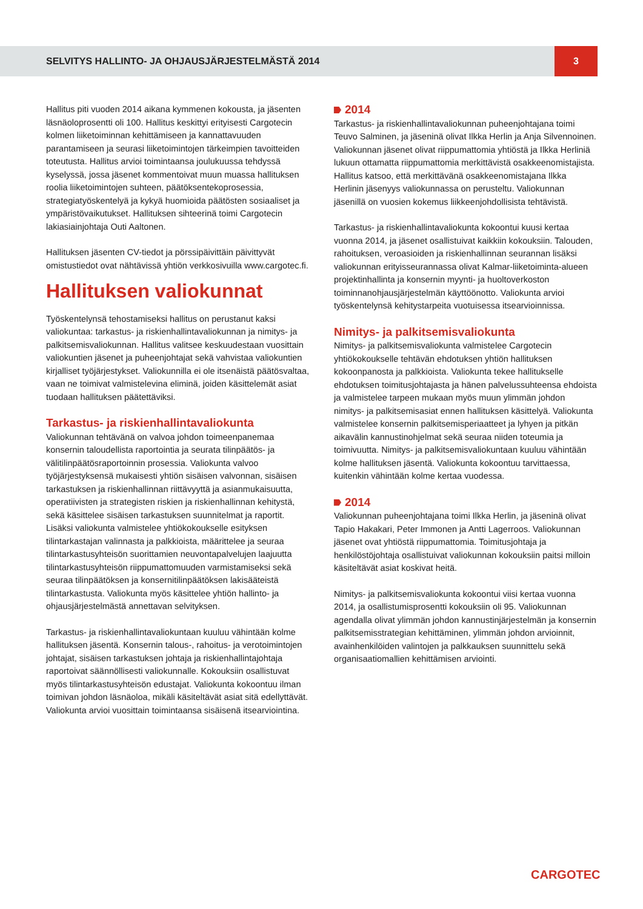SELVITYS HALLINTO- JA OHJAUSJÄRJESTELMÄSTÄ 2014 3
Hallitus piti vuoden 2014 aikana kymmenen kokousta, ja jäsenten läsnäoloprosentti oli 100. Hallitus keskittyi erityisesti Cargotecin kolmen liiketoiminnan kehittämiseen ja kannattavuuden parantamiseen ja seurasi liiketoimintojen tärkeimpien tavoitteiden toteutusta. Hallitus arvioi toimintaansa joulukuussa tehdyssä kyselyssä, jossa jäsenet kommentoivat muun muassa hallituksen roolia liiketoimintojen suhteen, päätöksentekoprosessia, strategiatyöskentelyä ja kykyä huomioida päätösten sosiaaliset ja ympäristövaikutukset. Hallituksen sihteerinä toimi Cargotecin lakiasiainjohtaja Outi Aaltonen.
Hallituksen jäsenten CV-tiedot ja pörssipäivittäin päivittyvät omistustiedot ovat nähtävissä yhtiön verkkosivuilla www.cargotec.fi.
Hallituksen valiokunnat
Työskentelynsä tehostamiseksi hallitus on perustanut kaksi valiokuntaa: tarkastus- ja riskienhallintavaliokunnan ja nimitys- ja palkitsemisvaliokunnan. Hallitus valitsee keskuudestaan vuosittain valiokuntien jäsenet ja puheenjohtajat sekä vahvistaa valiokuntien kirjalliset työjärjestykset. Valiokunnilla ei ole itsenäistä päätösvaltaa, vaan ne toimivat valmistelevina eliminä, joiden käsittelemät asiat tuodaan hallituksen päätettäviksi.
Tarkastus- ja riskienhallintavaliokunta
Valiokunnan tehtävänä on valvoa johdon toimeenpanemaa konsernin taloudellista raportointia ja seurata tilinpäätös- ja välitilinpäätösraportoinnin prosessia. Valiokunta valvoo työjärjestyksensä mukaisesti yhtiön sisäisen valvonnan, sisäisen tarkastuksen ja riskienhallinnan riittävyyttä ja asianmukaisuutta, operatiivisten ja strategisten riskien ja riskienhallinnan kehitystä, sekä käsittelee sisäisen tarkastuksen suunnitelmat ja raportit. Lisäksi valiokunta valmistelee yhtiökokoukselle esityksen tilintarkastajan valinnasta ja palkkioista, määrittelee ja seuraa tilintarkastusyhteisön suorittamien neuvontapalvelujen laajuutta tilintarkastusyhteisön riippumattomuuden varmistamiseksi sekä seuraa tilinpäätöksen ja konsernitilinpäätöksen lakisääteistä tilintarkastusta. Valiokunta myös käsittelee yhtiön hallinto- ja ohjausjärjestelmästä annettavan selvityksen.
Tarkastus- ja riskienhallintavaliokuntaan kuuluu vähintään kolme hallituksen jäsentä. Konsernin talous-, rahoitus- ja verotoimintojen johtajat, sisäisen tarkastuksen johtaja ja riskienhallintajohtaja raportoivat säännöllisesti valiokunnalle. Kokouksiin osallistuvat myös tilintarkastusyhteisön edustajat. Valiokunta kokoontuu ilman toimivan johdon läsnäoloa, mikäli käsiteltävät asiat sitä edellyttävät. Valiokunta arvioi vuosittain toimintaansa sisäisenä itsearviointina.
2014
Tarkastus- ja riskienhallintavaliokunnan puheenjohtajana toimi Teuvo Salminen, ja jäseninä olivat Ilkka Herlin ja Anja Silvennoinen. Valiokunnan jäsenet olivat riippumattomia yhtiöstä ja Ilkka Herliniä lukuun ottamatta riippumattomia merkittävistä osakkeenomistajista. Hallitus katsoo, että merkittävänä osakkeenomistajana Ilkka Herlinin jäsenyys valiokunnassa on perusteltu. Valiokunnan jäsenillä on vuosien kokemus liikkeenjohdollisista tehtävistä.
Tarkastus- ja riskienhallintavaliokunta kokoontui kuusi kertaa vuonna 2014, ja jäsenet osallistuivat kaikkiin kokouksiin. Talouden, rahoituksen, veroasioiden ja riskienhallinnan seurannan lisäksi valiokunnan erityisseurannassa olivat Kalmar-liiketoiminta-alueen projektinhallinta ja konsernin myynti- ja huoltoverkoston toiminnanohjausjärjestelmän käyttöönotto. Valiokunta arvioi työskentelynsä kehitystarpeita vuotuisessa itsearvioinnissa.
Nimitys- ja palkitsemisvaliokunta
Nimitys- ja palkitsemisvaliokunta valmistelee Cargotecin yhtiökokoukselle tehtävän ehdotuksen yhtiön hallituksen kokoonpanosta ja palkkioista. Valiokunta tekee hallitukselle ehdotuksen toimitusjohtajasta ja hänen palvelussuhteensa ehdoista ja valmistelee tarpeen mukaan myös muun ylimmän johdon nimitys- ja palkitsemisasiat ennen hallituksen käsittelyä. Valiokunta valmistelee konsernin palkitsemisperiaatteet ja lyhyen ja pitkän aikavälin kannustinohjelmat sekä seuraa niiden toteumia ja toimivuutta. Nimitys- ja palkitsemisvaliokuntaan kuuluu vähintään kolme hallituksen jäsentä. Valiokunta kokoontuu tarvittaessa, kuitenkin vähintään kolme kertaa vuodessa.
2014
Valiokunnan puheenjohtajana toimi Ilkka Herlin, ja jäseninä olivat Tapio Hakakari, Peter Immonen ja Antti Lagerroos. Valiokunnan jäsenet ovat yhtiöstä riippumattomia. Toimitusjohtaja ja henkilöstöjohtaja osallistuivat valiokunnan kokouksiin paitsi milloin käsiteltävät asiat koskivat heitä.
Nimitys- ja palkitsemisvaliokunta kokoontui viisi kertaa vuonna 2014, ja osallistumisprosentti kokouksiin oli 95. Valiokunnan agendalla olivat ylimmän johdon kannustinjärjestelmän ja konsernin palkitsemisstrategian kehittäminen, ylimmän johdon arvioinnit, avainhenkilöiden valintojen ja palkkauksen suunnittelu sekä organisaatiomallien kehittämisen arviointi.
CARGOTEC